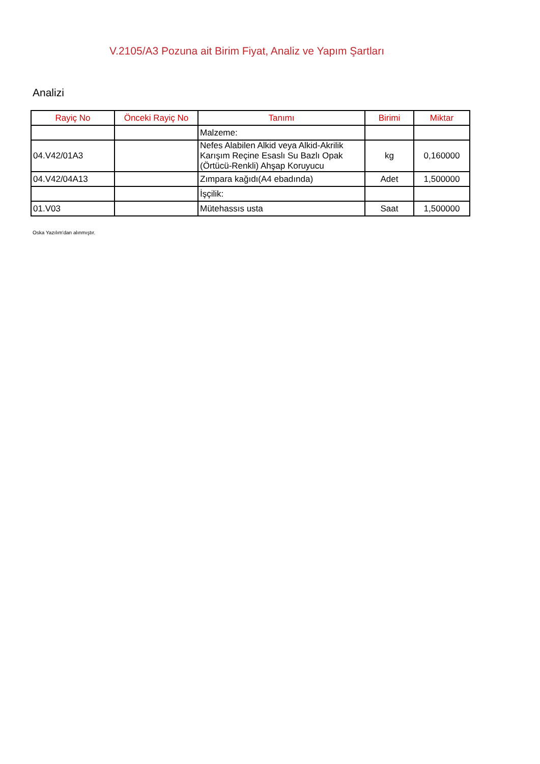V.2105/A3 Pozuna ait Birim Fiyat, Analiz ve Yapım Şartları
Analizi
| Rayiç No | Önceki Rayiç No | Tanımı | Birimi | Miktar |
| --- | --- | --- | --- | --- |
| | | Malzeme: | | |
| 04.V42/01A3 | | Nefes Alabilen Alkid veya Alkid-Akrilik Karışım Reçine Esaslı Su Bazlı Opak (Örtücü-Renkli) Ahşap Koruyucu | kg | 0,160000 |
| 04.V42/04A13 | | Zımpara kağıdı(A4 ebadında) | Adet | 1,500000 |
| | | İşçilik: | | |
| 01.V03 | | Mütehassıs usta | Saat | 1,500000 |
Oska Yazılım'dan alınmıştır.